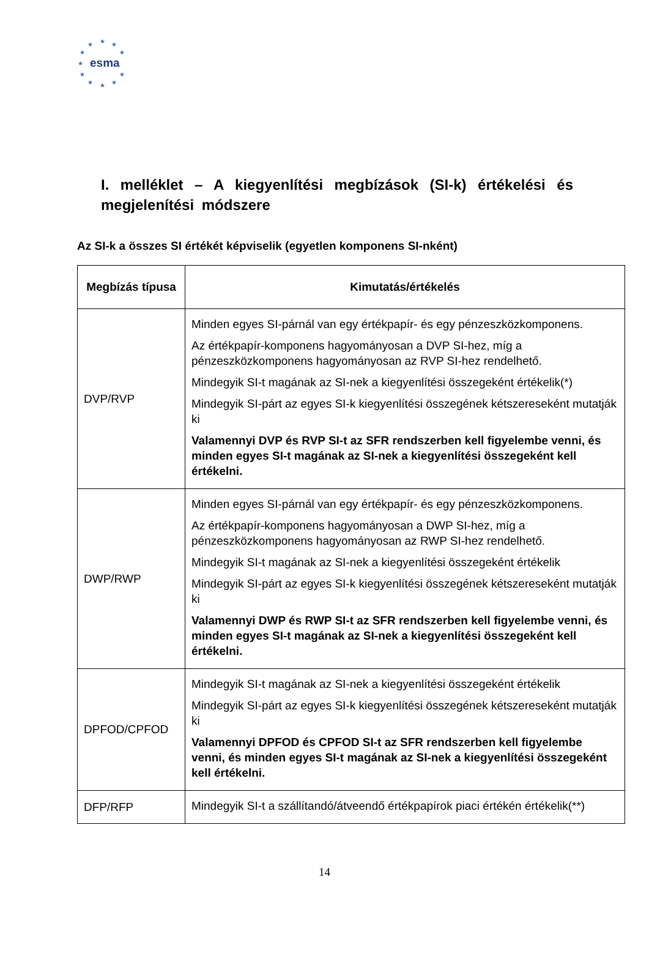★ ★ ★
★ ★
★
★ ★
★ ★ ★
esma
I. melléklet – A kiegyenlítési megbízások (SI-k) értékelési és megjelenítési módszere
Az SI-k a összes SI értékét képviselik (egyetlen komponens SI-nként)
| Megbízás típusa | Kimutatás/értékelés |
| --- | --- |
| DVP/RVP | Minden egyes SI-párnál van egy értékpapír- és egy pénzeszközkomponens. Az értékpapír-komponens hagyományosan a DVP SI-hez, míg a pénzeszközkomponens hagyományosan az RVP SI-hez rendelhető. Mindegyik SI-t magának az SI-nek a kiegyenlítési összegeként értékelik(*) Mindegyik SI-párt az egyes SI-k kiegyenlítési összegének kétszereseként mutatják ki Valamennyi DVP és RVP SI-t az SFR rendszerben kell figyelembe venni, és minden egyes SI-t magának az SI-nek a kiegyenlítési összegeként kell értékelni. |
| DWP/RWP | Minden egyes SI-párnál van egy értékpapír- és egy pénzeszközkomponens. Az értékpapír-komponens hagyományosan a DWP SI-hez, míg a pénzeszközkomponens hagyományosan az RWP SI-hez rendelhető. Mindegyik SI-t magának az SI-nek a kiegyenlítési összegeként értékelik Mindegyik SI-párt az egyes SI-k kiegyenlítési összegének kétszereseként mutatják ki Valamennyi DWP és RWP SI-t az SFR rendszerben kell figyelembe venni, és minden egyes SI-t magának az SI-nek a kiegyenlítési összegeként kell értékelni. |
| DPFOD/CPFOD | Mindegyik SI-t magának az SI-nek a kiegyenlítési összegeként értékelik Mindegyik SI-párt az egyes SI-k kiegyenlítési összegének kétszereseként mutatják ki Valamennyi DPFOD és CPFOD SI-t az SFR rendszerben kell figyelembe venni, és minden egyes SI-t magának az SI-nek a kiegyenlítési összegeként kell értékelni. |
| DFP/RFP | Mindegyik SI-t a szállítandó/átveendő értékpapírok piaci értékén értékelik(**) |
14